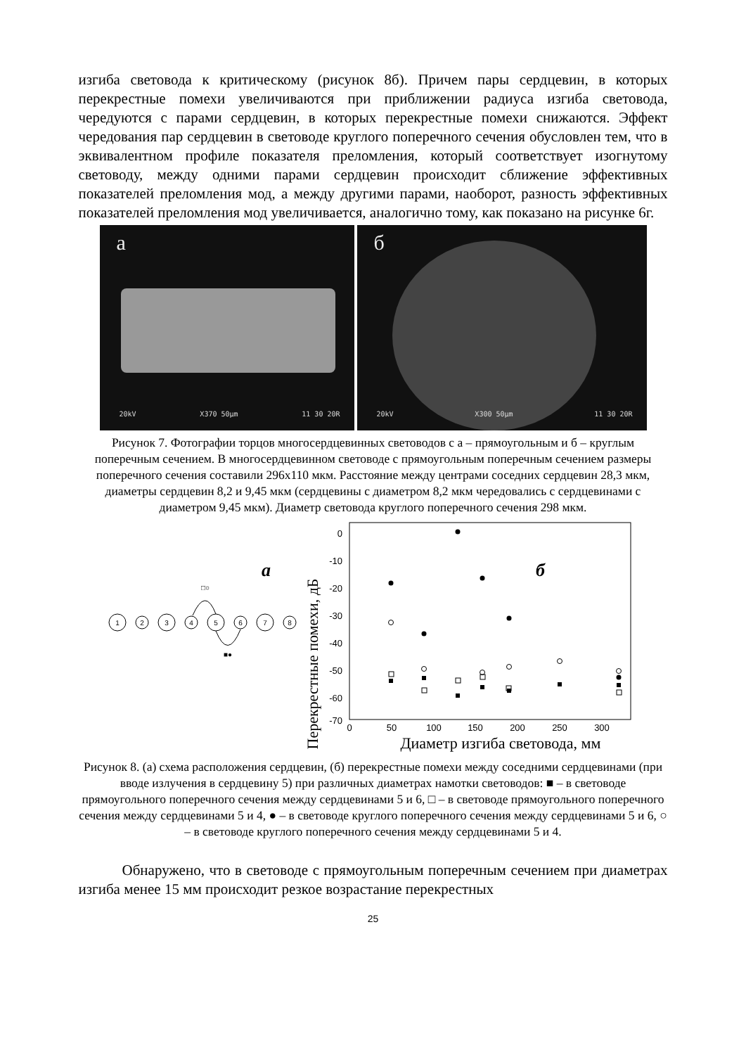изгиба световода к критическому (рисунок 8б). Причем пары сердцевин, в которых перекрестные помехи увеличиваются при приближении радиуса изгиба световода, чередуются с парами сердцевин, в которых перекрестные помехи снижаются. Эффект чередования пар сердцевин в световоде круглого поперечного сечения обусловлен тем, что в эквивалентном профиле показателя преломления, который соответствует изогнутому световоду, между одними парами сердцевин происходит сближение эффективных показателей преломления мод, а между другими парами, наоборот, разность эффективных показателей преломления мод увеличивается, аналогично тому, как показано на рисунке 6г.
а
20kV X370 50μm 11 30 20R
б
20kV X300 50μm 11 30 20R
Рисунок 7. Фотографии торцов многосердцевинных световодов с а – прямоугольным и б – круглым поперечным сечением. В многосердцевинном световоде с прямоугольным поперечным сечением размеры поперечного сечения составили 296х110 мкм. Расстояние между центрами соседних сердцевин 28,3 мкм, диаметры сердцевин 8,2 и 9,45 мкм (сердцевины с диаметром 8,2 мкм чередовались с сердцевинами с диаметром 9,45 мкм). Диаметр световода круглого поперечного сечения 298 мкм.
а
1
2
3
4
5
6
7
8
□○
■●
Перекрестные помехи, дБ
0
-10
-20
-30
-40
-50
-60
-70
0
50
100
150
200
250
300
б
Диаметр изгиба световода, мм
Рисунок 8. (а) схема расположения сердцевин, (б) перекрестные помехи между соседними сердцевинами (при вводе излучения в сердцевину 5) при различных диаметрах намотки световодов: ■ – в световоде прямоугольного поперечного сечения между сердцевинами 5 и 6, □ – в световоде прямоугольного поперечного сечения между сердцевинами 5 и 4, ● – в световоде круглого поперечного сечения между сердцевинами 5 и 6, ○ – в световоде круглого поперечного сечения между сердцевинами 5 и 4.
Обнаружено, что в световоде с прямоугольным поперечным сечением при диаметрах изгиба менее 15 мм происходит резкое возрастание перекрестных
25